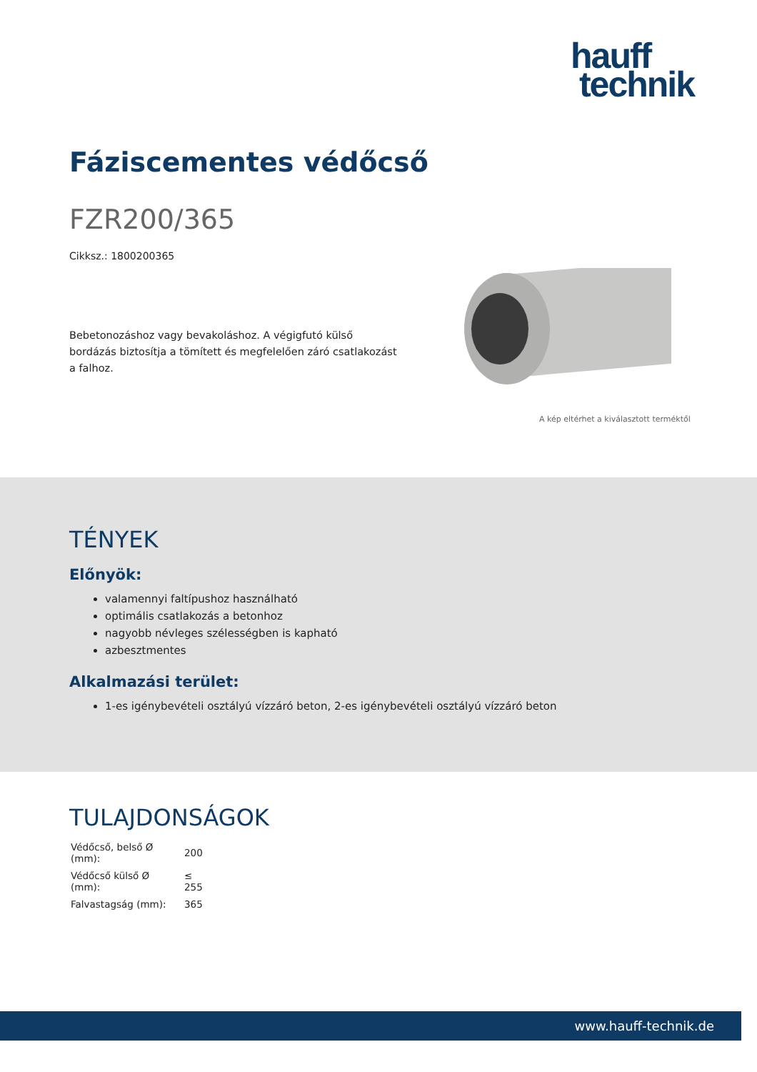hauff
technik
Fáziscementes védőcső
FZR200/365
Cikksz.: 1800200365
Bebetonozáshoz vagy bevakoláshoz. A végigfutó külső bordázás biztosítja a tömített és megfelelően záró csatlakozást a falhoz.
A kép eltérhet a kiválasztott terméktől
TÉNYEK
Előnyök:
valamennyi faltípushoz használható
optimális csatlakozás a betonhoz
nagyobb névleges szélességben is kapható
azbesztmentes
Alkalmazási terület:
1-es igénybevételi osztályú vízzáró beton, 2-es igénybevételi osztályú vízzáró beton
TULAJDONSÁGOK
| Védőcső, belső Ø (mm): | 200 |
| Védőcső külső Ø (mm): | ≤ 255 |
| Falvastagság (mm): | 365 |
www.hauff-technik.de